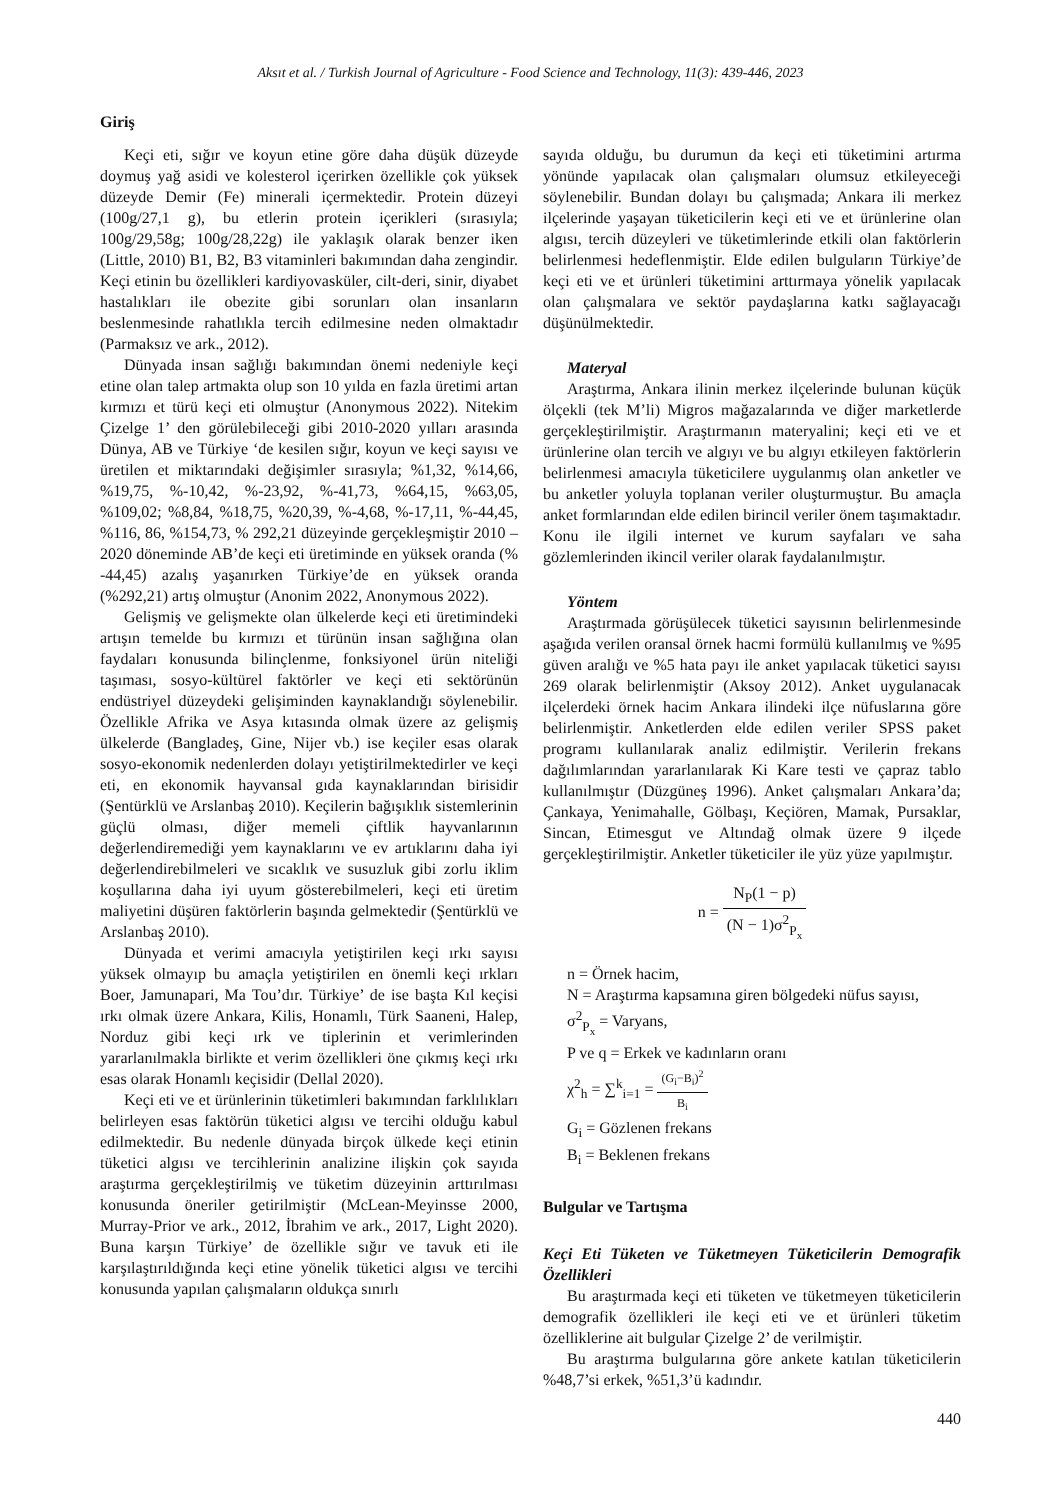Aksıt et al. / Turkish Journal of Agriculture - Food Science and Technology, 11(3): 439-446, 2023
Giriş
Keçi eti, sığır ve koyun etine göre daha düşük düzeyde doymuş yağ asidi ve kolesterol içerirken özellikle çok yüksek düzeyde Demir (Fe) minerali içermektedir. Protein düzeyi (100g/27,1 g), bu etlerin protein içerikleri (sırasıyla; 100g/29,58g; 100g/28,22g) ile yaklaşık olarak benzer iken (Little, 2010) B1, B2, B3 vitaminleri bakımından daha zengindir. Keçi etinin bu özellikleri kardiyovasküler, cilt-deri, sinir, diyabet hastalıkları ile obezite gibi sorunları olan insanların beslenmesinde rahatlıkla tercih edilmesine neden olmaktadır (Parmaksız ve ark., 2012).
Dünyada insan sağlığı bakımından önemi nedeniyle keçi etine olan talep artmakta olup son 10 yılda en fazla üretimi artan kırmızı et türü keçi eti olmuştur (Anonymous 2022). Nitekim Çizelge 1’ den görülebileceği gibi 2010-2020 yılları arasında Dünya, AB ve Türkiye ‘de kesilen sığır, koyun ve keçi sayısı ve üretilen et miktarındaki değişimler sırasıyla; %1,32, %14,66, %19,75, %-10,42, %-23,92, %-41,73, %64,15, %63,05, %109,02; %8,84, %18,75, %20,39, %-4,68, %-17,11, %-44,45, %116, 86, %154,73, % 292,21 düzeyinde gerçekleşmiştir 2010 – 2020 döneminde AB’de keçi eti üretiminde en yüksek oranda (% -44,45) azalış yaşanırken Türkiye’de en yüksek oranda (%292,21) artış olmuştur (Anonim 2022, Anonymous 2022).
Gelişmiş ve gelişmekte olan ülkelerde keçi eti üretimindeki artışın temelde bu kırmızı et türünün insan sağlığına olan faydaları konusunda bilinçlenme, fonksiyonel ürün niteliği taşıması, sosyo-kültürel faktörler ve keçi eti sektörünün endüstriyel düzeydeki gelişiminden kaynaklandığı söylenebilir. Özellikle Afrika ve Asya kıtasında olmak üzere az gelişmiş ülkelerde (Bangladeş, Gine, Nijer vb.) ise keçiler esas olarak sosyo-ekonomik nedenlerden dolayı yetiştirilmektedirler ve keçi eti, en ekonomik hayvansal gıda kaynaklarından birisidir (Şentürklü ve Arslanbaş 2010). Keçilerin bağışıklık sistemlerinin güçlü olması, diğer memeli çiftlik hayvanlarının değerlendiremediği yem kaynaklarını ve ev artıklarını daha iyi değerlendirebilmeleri ve sıcaklık ve susuzluk gibi zorlu iklim koşullarına daha iyi uyum gösterebilmeleri, keçi eti üretim maliyetini düşüren faktörlerin başında gelmektedir (Şentürklü ve Arslanbaş 2010).
Dünyada et verimi amacıyla yetiştirilen keçi ırkı sayısı yüksek olmayıp bu amaçla yetiştirilen en önemli keçi ırkları Boer, Jamunapari, Ma Tou’dır. Türkiye’ de ise başta Kıl keçisi ırkı olmak üzere Ankara, Kilis, Honamlı, Türk Saaneni, Halep, Norduz gibi keçi ırk ve tiplerinin et verimlerinden yararlanılmakla birlikte et verim özellikleri öne çıkmış keçi ırkı esas olarak Honamlı keçisidir (Dellal 2020).
Keçi eti ve et ürünlerinin tüketimleri bakımından farklılıkları belirleyen esas faktörün tüketici algısı ve tercihi olduğu kabul edilmektedir. Bu nedenle dünyada birçok ülkede keçi etinin tüketici algısı ve tercihlerinin analizine ilişkin çok sayıda araştırma gerçekleştirilmiş ve tüketim düzeyinin arttırılması konusunda öneriler getirilmiştir (McLean-Meyinsse 2000, Murray-Prior ve ark., 2012, İbrahim ve ark., 2017, Light 2020). Buna karşın Türkiye’ de özellikle sığır ve tavuk eti ile karşılaştırıldığında keçi etine yönelik tüketici algısı ve tercihi konusunda yapılan çalışmaların oldukça sınırlı
sayıda olduğu, bu durumun da keçi eti tüketimini artırma yönünde yapılacak olan çalışmaları olumsuz etkileyeceği söylenebilir. Bundan dolayı bu çalışmada; Ankara ili merkez ilçelerinde yaşayan tüketicilerin keçi eti ve et ürünlerine olan algısı, tercih düzeyleri ve tüketimlerinde etkili olan faktörlerin belirlenmesi hedeflenmiştir. Elde edilen bulguların Türkiye’de keçi eti ve et ürünleri tüketimini arttırmaya yönelik yapılacak olan çalışmalara ve sektör paydaşlarına katkı sağlayacağı düşünülmektedir.
Materyal
Araştırma, Ankara ilinin merkez ilçelerinde bulunan küçük ölçekli (tek M’li) Migros mağazalarında ve diğer marketlerde gerçekleştirilmiştir. Araştırmanın materyalini; keçi eti ve et ürünlerine olan tercih ve algıyı ve bu algıyı etkileyen faktörlerin belirlenmesi amacıyla tüketicilere uygulanmış olan anketler ve bu anketler yoluyla toplanan veriler oluşturmuştur. Bu amaçla anket formlarından elde edilen birincil veriler önem taşımaktadır. Konu ile ilgili internet ve kurum sayfaları ve saha gözlemlerinden ikincil veriler olarak faydalanılmıştır.
Yöntem
Araştırmada görüşülecek tüketici sayısının belirlenmesinde aşağıda verilen oransal örnek hacmi formülü kullanılmış ve %95 güven aralığı ve %5 hata payı ile anket yapılacak tüketici sayısı 269 olarak belirlenmiştir (Aksoy 2012). Anket uygulanacak ilçelerdeki örnek hacim Ankara ilindeki ilçe nüfuslarına göre belirlenmiştir. Anketlerden elde edilen veriler SPSS paket programı kullanılarak analiz edilmiştir. Verilerin frekans dağılımlarından yararlanılarak Ki Kare testi ve çapraz tablo kullanılmıştır (Düzgüneş 1996). Anket çalışmaları Ankara’da; Çankaya, Yenimahalle, Gölbaşı, Keçiören, Mamak, Pursaklar, Sincan, Etimesgut ve Altındağ olmak üzere 9 ilçede gerçekleştirilmiştir. Anketler tüketiciler ile yüz yüze yapılmıştır.
n = N<sub>P</sub>(1 − p) (N − 1)σ<sup>2</sup><sub>P<sub>x</sub></sub>
n = Örnek hacim,
N = Araştırma kapsamına giren bölgedeki nüfus sayısı,
σ<sup>2</sup><sub>P<sub>x</sub></sub> = Varyans,
P ve q = Erkek ve kadınların oranı
χ<sup>2</sup><sub>h</sub> = ∑<sup>k</sup><sub>i=1</sub> = (G<sub>i</sub>−B<sub>i</sub>)<sup>2</sup> B<sub>i</sub>
G<sub>i</sub> = Gözlenen frekans
B<sub>i</sub> = Beklenen frekans
Bulgular ve Tartışma
Keçi Eti Tüketen ve Tüketmeyen Tüketicilerin Demografik Özellikleri
Bu araştırmada keçi eti tüketen ve tüketmeyen tüketicilerin demografik özellikleri ile keçi eti ve et ürünleri tüketim özelliklerine ait bulgular Çizelge 2’ de verilmiştir.
Bu araştırma bulgularına göre ankete katılan tüketicilerin %48,7’si erkek, %51,3’ü kadındır.
440